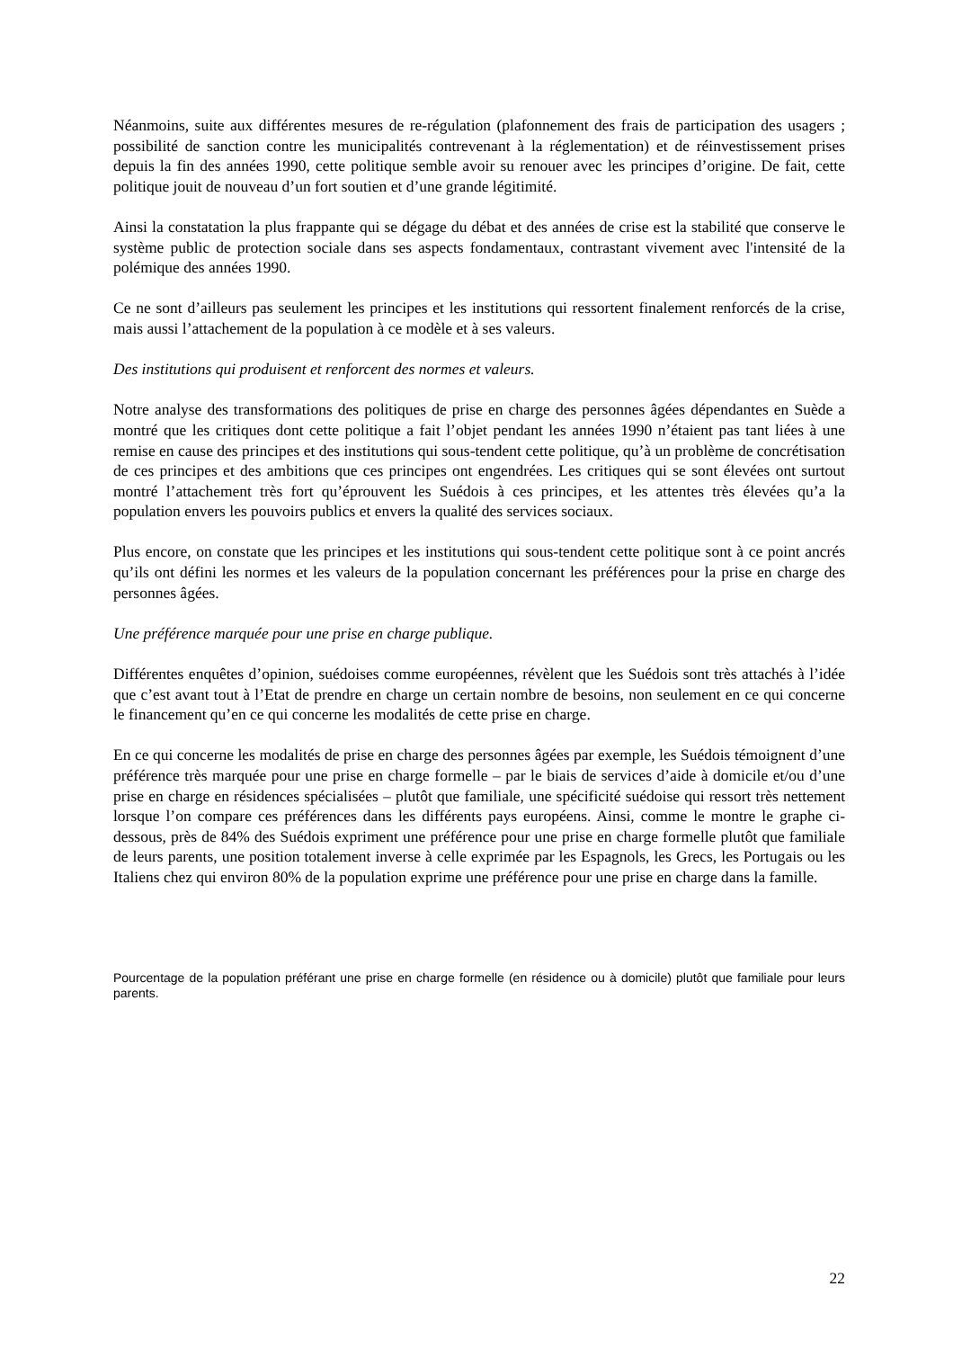Néanmoins, suite aux différentes mesures de re-régulation (plafonnement des frais de participation des usagers ; possibilité de sanction contre les municipalités contrevenant à la réglementation) et de réinvestissement prises depuis la fin des années 1990, cette politique semble avoir su renouer avec les principes d’origine. De fait, cette politique jouit de nouveau d’un fort soutien et d’une grande légitimité.
Ainsi la constatation la plus frappante qui se dégage du débat et des années de crise est la stabilité que conserve le système public de protection sociale dans ses aspects fondamentaux, contrastant vivement avec l'intensité de la polémique des années 1990.
Ce ne sont d’ailleurs pas seulement les principes et les institutions qui ressortent finalement renforcés de la crise, mais aussi l’attachement de la population à ce modèle et à ses valeurs.
Des institutions qui produisent et renforcent des normes et valeurs.
Notre analyse des transformations des politiques de prise en charge des personnes âgées dépendantes en Suède a montré que les critiques dont cette politique a fait l’objet pendant les années 1990 n’étaient pas tant liées à une remise en cause des principes et des institutions qui sous-tendent cette politique, qu’à un problème de concrétisation de ces principes et des ambitions que ces principes ont engendrées. Les critiques qui se sont élevées ont surtout montré l’attachement très fort qu’éprouvent les Suédois à ces principes, et les attentes très élevées qu’a la population envers les pouvoirs publics et envers la qualité des services sociaux.
Plus encore, on constate que les principes et les institutions qui sous-tendent cette politique sont à ce point ancrés qu’ils ont défini les normes et les valeurs de la population concernant les préférences pour la prise en charge des personnes âgées.
Une préférence marquée pour une prise en charge publique.
Différentes enquêtes d’opinion, suédoises comme européennes, révèlent que les Suédois sont très attachés à l’idée que c’est avant tout à l’Etat de prendre en charge un certain nombre de besoins, non seulement en ce qui concerne le financement qu’en ce qui concerne les modalités de cette prise en charge.
En ce qui concerne les modalités de prise en charge des personnes âgées par exemple, les Suédois témoignent d’une préférence très marquée pour une prise en charge formelle – par le biais de services d’aide à domicile et/ou d’une prise en charge en résidences spécialisées – plutôt que familiale, une spécificité suédoise qui ressort très nettement lorsque l’on compare ces préférences dans les différents pays européens. Ainsi, comme le montre le graphe ci-dessous, près de 84% des Suédois expriment une préférence pour une prise en charge formelle plutôt que familiale de leurs parents, une position totalement inverse à celle exprimée par les Espagnols, les Grecs, les Portugais ou les Italiens chez qui environ 80% de la population exprime une préférence pour une prise en charge dans la famille.
Pourcentage de la population préférant une prise en charge formelle (en résidence ou à domicile) plutôt que familiale pour leurs parents.
22